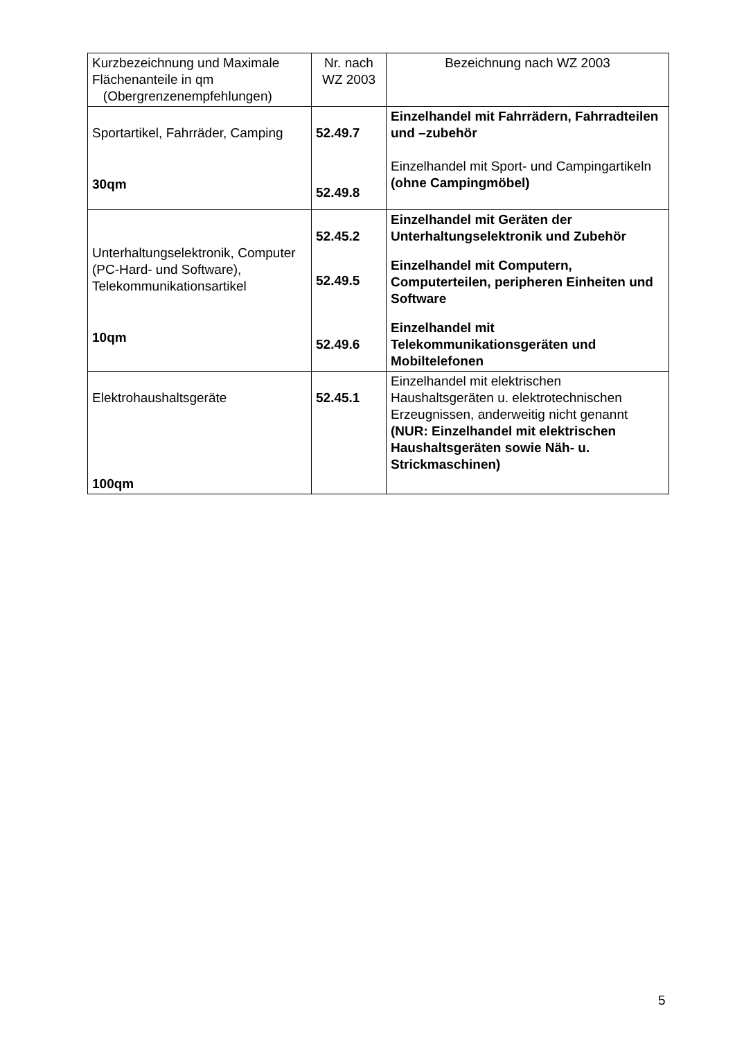| Kurzbezeichnung und Maximale Flächenanteile in qm (Obergrenzenempfehlungen) | Nr. nach WZ 2003 | Bezeichnung nach WZ 2003 |
| --- | --- | --- |
| Sportartikel, Fahrräder, Camping 30qm | 52.49.7 52.49.8 | Einzelhandel mit Fahrrädern, Fahrradteilen und –zubehör Einzelhandel mit Sport- und Campingartikeln (ohne Campingmöbel) |
| Unterhaltungselektronik, Computer (PC-Hard- und Software), Telekommunikationsartikel 10qm | 52.45.2 52.49.5 52.49.6 | Einzelhandel mit Geräten der Unterhaltungselektronik und Zubehör Einzelhandel mit Computern, Computerteilen, peripheren Einheiten und Software Einzelhandel mit Telekommunikationsgeräten und Mobiltelefonen |
| Elektrohaushaltsgeräte 100qm | 52.45.1 | Einzelhandel mit elektrischen Haushaltsgeräten u. elektrotechnischen Erzeugnissen, anderweitig nicht genannt (NUR: Einzelhandel mit elektrischen Haushaltsgeräten sowie Näh- u. Strickmaschinen) |
5